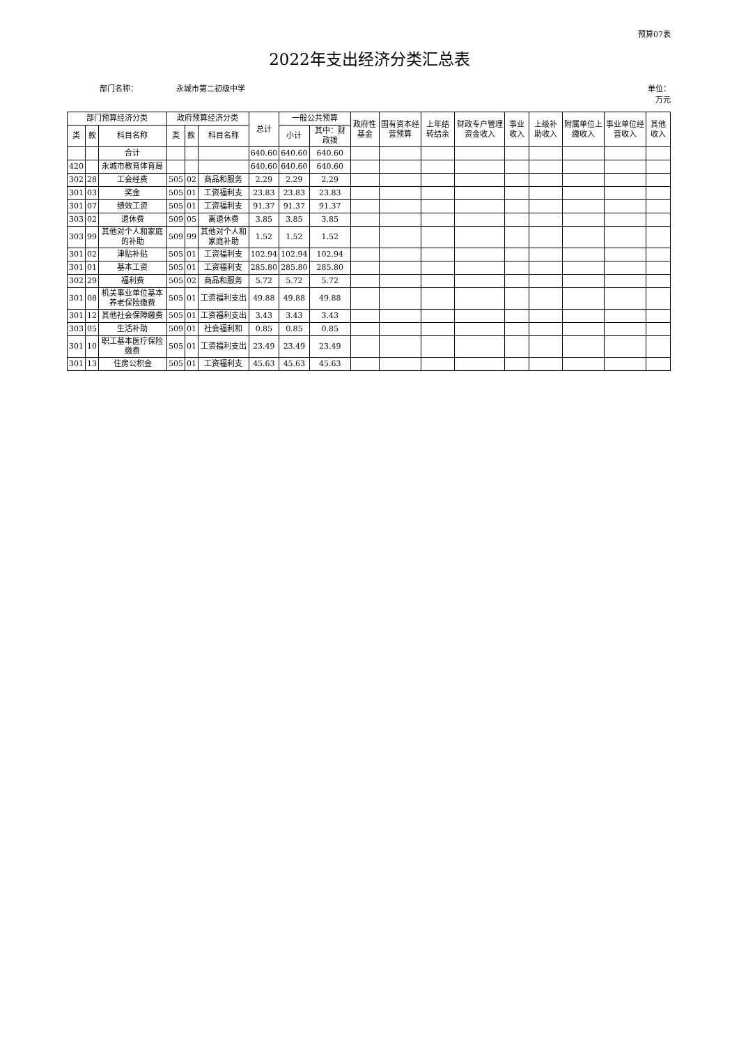预算07表
2022年支出经济分类汇总表
部门名称： 永城市第二初级中学 单位：
万元
| 部门预算经济分类 | | | 政府预算经济分类 | | | 总计 | 一般公共预算 | | 政府性基金 | 国有资本经营预算 | 上年结转结余 | 财政专户管理资金收入 | 事业收入 | 上级补助收入 | 附属单位上缴收入 | 事业单位经营收入 | 其他收入 |
| --- | --- | --- | --- | --- | --- | --- | --- | --- | --- | --- | --- | --- | --- | --- | --- | --- | --- |
| 类 | 款 | 科目名称 | 类 | 款 | 科目名称 | | 小计 | 其中：财政拨 | | | | | | | | | |
| | | 合计 | | | | 640.60 | 640.60 | 640.60 | | | | | | | | | |
| 420 | | 永城市教育体育局 | | | | 640.60 | 640.60 | 640.60 | | | | | | | | | |
| 302 | 28 | 工会经费 | 505 | 02 | 商品和服务 | 2.29 | 2.29 | 2.29 | | | | | | | | | |
| 301 | 03 | 奖金 | 505 | 01 | 工资福利支 | 23.83 | 23.83 | 23.83 | | | | | | | | | |
| 301 | 07 | 绩效工资 | 505 | 01 | 工资福利支 | 91.37 | 91.37 | 91.37 | | | | | | | | | |
| 303 | 02 | 退休费 | 509 | 05 | 离退休费 | 3.85 | 3.85 | 3.85 | | | | | | | | | |
| 303 | 99 | 其他对个人和家庭的补助 | 509 | 99 | 其他对个人和家庭补助 | 1.52 | 1.52 | 1.52 | | | | | | | | | |
| 301 | 02 | 津贴补贴 | 505 | 01 | 工资福利支 | 102.94 | 102.94 | 102.94 | | | | | | | | | |
| 301 | 01 | 基本工资 | 505 | 01 | 工资福利支 | 285.80 | 285.80 | 285.80 | | | | | | | | | |
| 302 | 29 | 福利费 | 505 | 02 | 商品和服务 | 5.72 | 5.72 | 5.72 | | | | | | | | | |
| 301 | 08 | 机关事业单位基本养老保险缴费 | 505 | 01 | 工资福利支出 | 49.88 | 49.88 | 49.88 | | | | | | | | | |
| 301 | 12 | 其他社会保障缴费 | 505 | 01 | 工资福利支出 | 3.43 | 3.43 | 3.43 | | | | | | | | | |
| 303 | 05 | 生活补助 | 509 | 01 | 社会福利和 | 0.85 | 0.85 | 0.85 | | | | | | | | | |
| 301 | 10 | 职工基本医疗保险缴费 | 505 | 01 | 工资福利支出 | 23.49 | 23.49 | 23.49 | | | | | | | | | |
| 301 | 13 | 住房公积金 | 505 | 01 | 工资福利支 | 45.63 | 45.63 | 45.63 | | | | | | | | | |